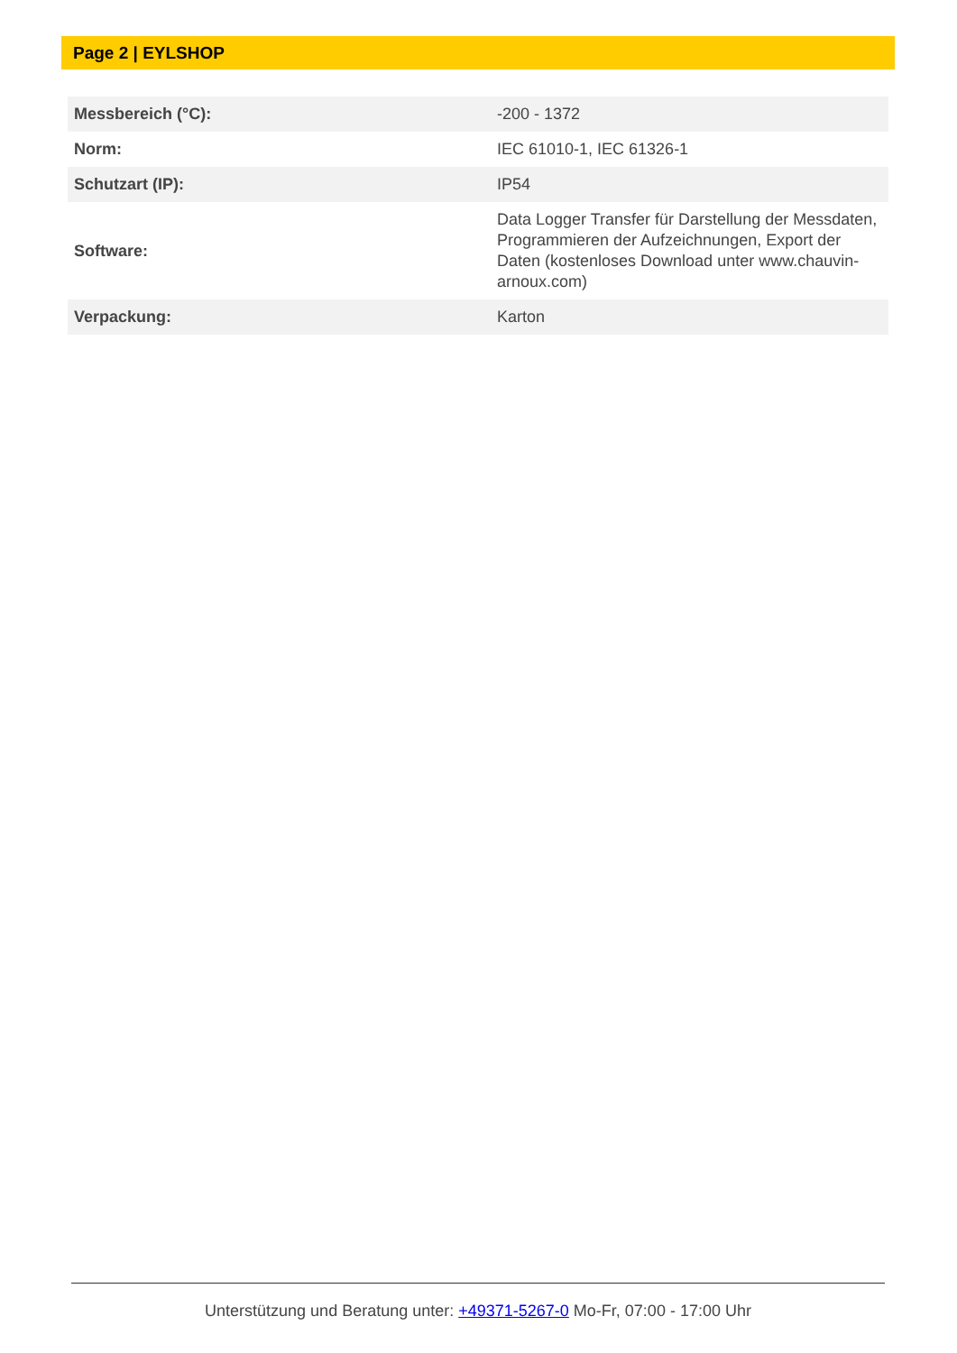Page 2 | EYLSHOP
| Messbereich (°C): | -200 - 1372 |
| Norm: | IEC 61010-1, IEC 61326-1 |
| Schutzart (IP): | IP54 |
| Software: | Data Logger Transfer für Darstellung der Messdaten, Programmieren der Aufzeichnungen, Export der Daten (kostenloses Download unter www.chauvin-arnoux.com) |
| Verpackung: | Karton |
Unterstützung und Beratung unter: +49371-5267-0 Mo-Fr, 07:00 - 17:00 Uhr